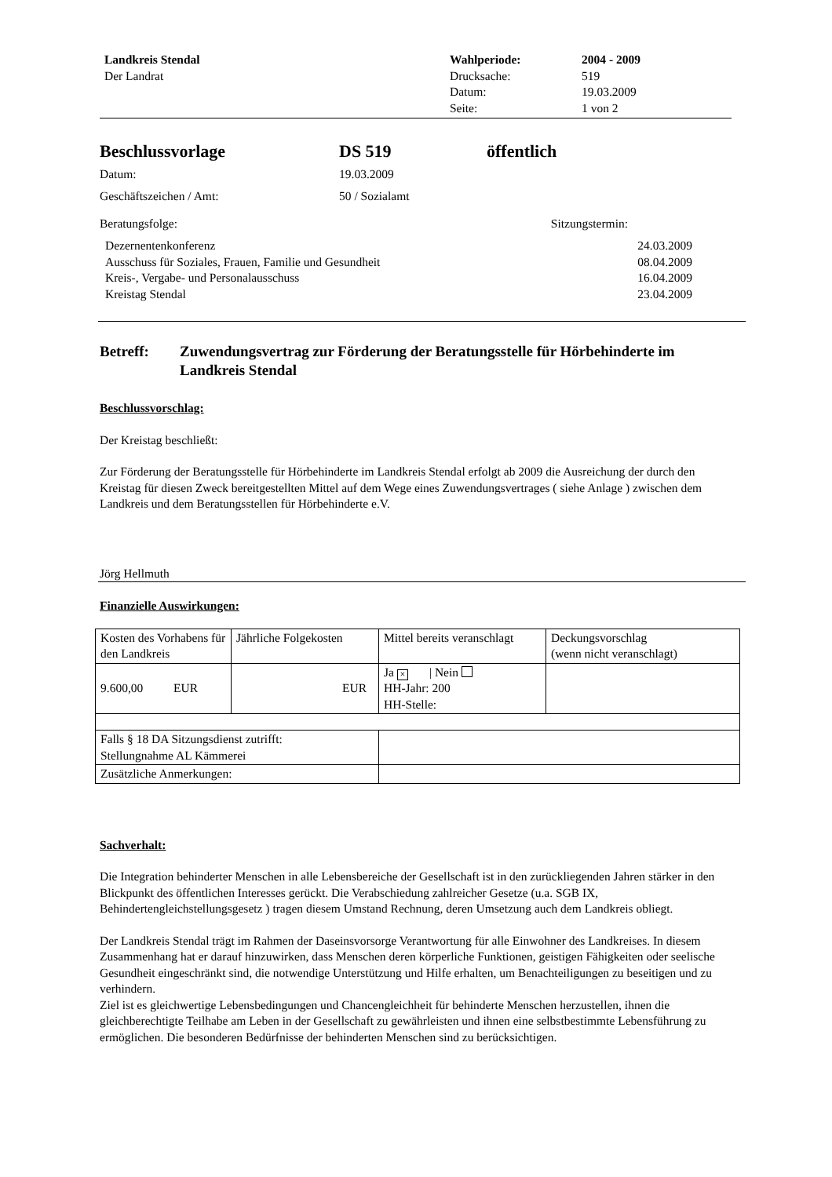Landkreis Stendal
Der Landrat
Wahlperiode:
Drucksache:
Datum:
Seite:
2004 - 2009
519
19.03.2009
1 von 2
Beschlussvorlage DS 519 öffentlich
Datum: 19.03.2009
Geschäftszeichen / Amt: 50 / Sozialamt
Beratungsfolge: Sitzungstermin:
Dezernentenkonferenz 24.03.2009
Ausschuss für Soziales, Frauen, Familie und Gesundheit 08.04.2009
Kreis-, Vergabe- und Personalausschuss 16.04.2009
Kreistag Stendal 23.04.2009
Betreff: Zuwendungsvertrag zur Förderung der Beratungsstelle für Hörbehinderte im Landkreis Stendal
Beschlussvorschlag:
Der Kreistag beschließt:
Zur Förderung der Beratungsstelle für Hörbehinderte im Landkreis Stendal erfolgt ab 2009 die Ausreichung der durch den Kreistag für diesen Zweck bereitgestellten Mittel auf dem Wege eines Zuwendungsvertrages ( siehe Anlage ) zwischen dem Landkreis und dem Beratungsstellen für Hörbehinderte e.V.
Jörg Hellmuth
Finanzielle Auswirkungen:
| Kosten des Vorhabens für den Landkreis | Jährliche Folgekosten | Mittel bereits veranschlagt | Deckungsvorschlag (wenn nicht veranschlagt) |
| 9.600,00 EUR | EUR | Ja × / Nein HH-Jahr: 200 HH-Stelle: | |
| Falls § 18 DA Sitzungsdienst zutrifft: Stellungnahme AL Kämmerei | | | |
| Zusätzliche Anmerkungen: | | | |
Sachverhalt:
Die Integration behinderter Menschen in alle Lebensbereiche der Gesellschaft ist in den zurückliegenden Jahren stärker in den Blickpunkt des öffentlichen Interesses gerückt. Die Verabschiedung zahlreicher Gesetze (u.a. SGB IX, Behindertengleichstellungsgesetz ) tragen diesem Umstand Rechnung, deren Umsetzung auch dem Landkreis obliegt.
Der Landkreis Stendal trägt im Rahmen der Daseinsvorsorge Verantwortung für alle Einwohner des Landkreises. In diesem Zusammenhang hat er darauf hinzuwirken, dass Menschen deren körperliche Funktionen, geistigen Fähigkeiten oder seelische Gesundheit eingeschränkt sind, die notwendige Unterstützung und Hilfe erhalten, um Benachteiligungen zu beseitigen und zu verhindern.
Ziel ist es gleichwertige Lebensbedingungen und Chancengleichheit für behinderte Menschen herzustellen, ihnen die gleichberechtigte Teilhabe am Leben in der Gesellschaft zu gewährleisten und ihnen eine selbstbestimmte Lebensführung zu ermöglichen. Die besonderen Bedürfnisse der behinderten Menschen sind zu berücksichtigen.